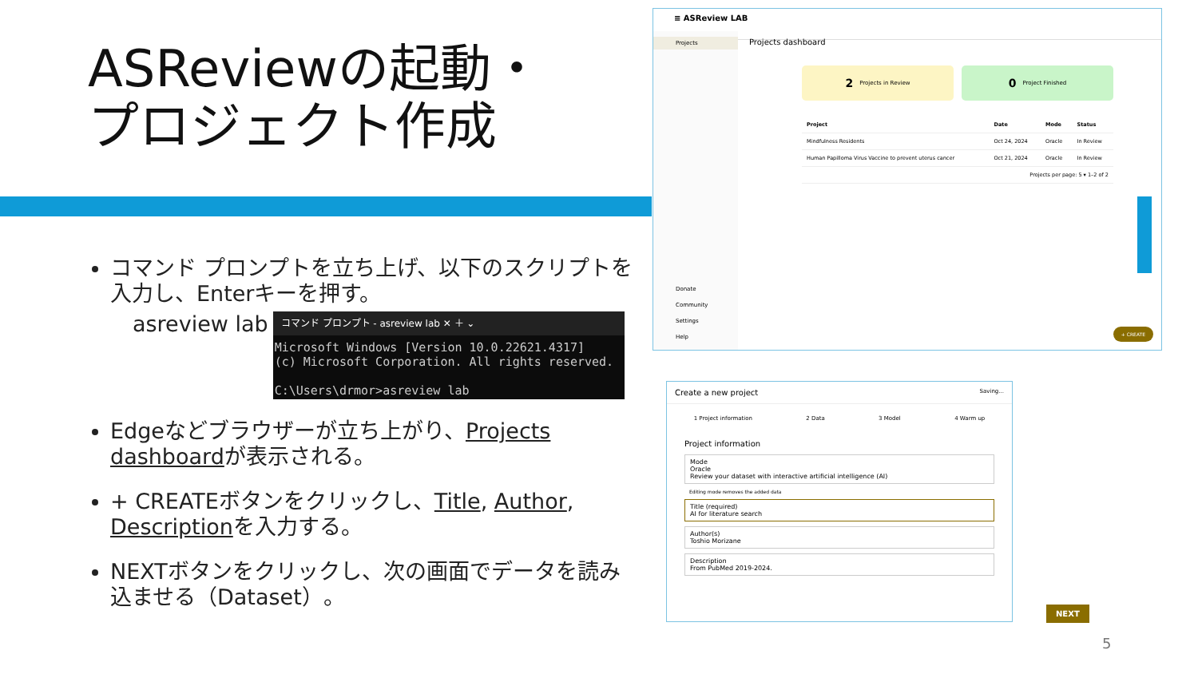ASReviewの起動・
プロジェクト作成
コマンド プロンプトを立ち上げ、以下のスクリプトを入力し、Enterキーを押す。
asreview lab
コマンド プロンプト - asreview lab ✕ ＋ ⌄
Microsoft Windows [Version 10.0.22621.4317]
(c) Microsoft Corporation. All rights reserved.
C:\Users\drmor>asreview lab
Edgeなどブラウザーが立ち上がり、Projects dashboardが表示される。
+ CREATEボタンをクリックし、Title, Author, Descriptionを入力する。
NEXTボタンをクリックし、次の画面でデータを読み込ませる（Dataset）。
≡ ASReview LAB
Projects
Donate
Community
Settings
Help
Projects dashboard
2 Projects in Review
0 Project Finished
| Project | Date | Mode | Status |
| --- | --- | --- | --- |
| Mindfulness Residents | Oct 24, 2024 | Oracle | In Review |
| Human Papilloma Virus Vaccine to prevent uterus cancer | Oct 21, 2024 | Oracle | In Review |
| Projects per page: 5 ▾ 1–2 of 2 | | | |
+ CREATE
Create a new project Saving...
1 Project information 2 Data 3 Model 4 Warm up
Project information
Mode
Oracle
Review your dataset with interactive artificial intelligence (AI)
Editing mode removes the added data
Title (required)
AI for literature search
Author(s)
Toshio Morizane
Description
From PubMed 2019-2024.
NEXT
5